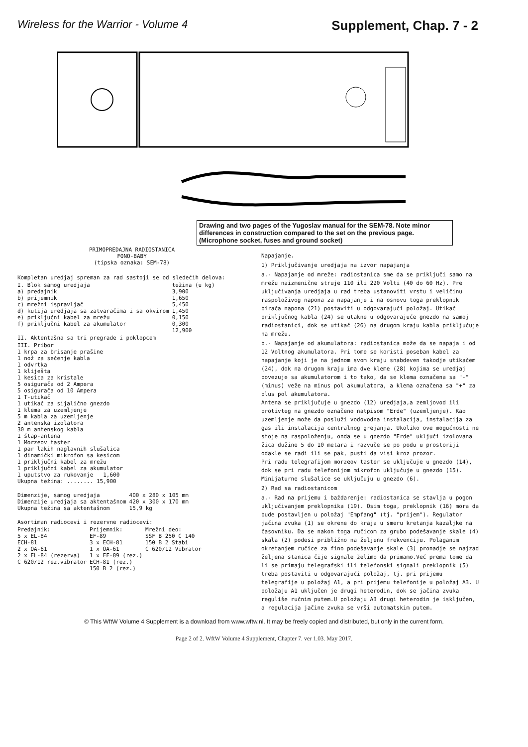Wireless for the Warrior - Volume 4 Supplement, Chap. 7 - 2
Drawing and two pages of the Yugoslav manual for the SEM-78. Note minor differences in construction compared to the set on the previous page. (Microphone socket, fuses and ground socket)
PRIMOPREDAJNA RADIOSTANICA
FONO-BABY
(tipska oznaka: SEM-78)
Kompletan uredjaj spreman za rad sastoji se od sledećih delova:
| I. Blok samog uredjaja | težina (u kg) |
| a) predajnik | 3,900 |
| b) prijemnik | 1,650 |
| c) mrežni ispravljač | 5,450 |
| d) kutija uredjaja sa zatvaračima i sa okvirom | 1,450 |
| e) priključni kabel za mrežu | 0,150 |
| f) priključni kabel za akumulator | 0,300 |
| | 12,900 |
II. Aktentašna sa tri pregrade i poklopcem
III. Pribor
1 krpa za brisanje prašine
1 nož za sečenje kabla
1 odvrtka
1 kliješta
1 kesica za kristale
5 osigurača od 2 Ampera
5 osigurača od 10 Ampera
1 T-utikač
1 utikač za sijalično gnezdo
1 klema za uzemljenje
5 m kabla za uzemljenje
2 antenska izolatora
30 m antenskog kabla
1 štap-antena
1 Morzeov taster
1 par lakih naglavnih slušalica
1 dinamički mikrofon sa kesicom
1 priključni kabel za mrežu
1 priključni kabel za akumulator
1 uputstvo za rukovanje 1,600
Ukupna težina: ........ 15,900
| Dimenzije, samog uredjaja | 400 x 280 x 105 mm |
| Dimenzije uredjaja sa aktentašnom | 420 x 300 x 170 mm |
| Ukupna težina sa aktentašnom | 15,9 kg |
Asortiman radiocevi i rezervne radiocevi:
| Predajnik: | Prijemnik: | Mrežni deo: |
| 5 x EL-84 | EF-89 | SSF B 250 C 140 |
| ECH-81 | 3 x ECH-81 | 150 B 2 Stabi |
| 2 x OA-61 | 1 x OA-61 | C 620/12 Vibrator |
| 2 x EL-84 (rezerva) | 1 x EF-89 (rez.) | |
| C 620/12 rez.vibrator | ECH-81 (rez.) | |
| | 150 B 2 (rez.) | |
Napajanje.
1) Priključivanje uredjaja na izvor napajanja
a.- Napajanje od mreže: radiostanica sme da se priključi samo na mrežu naizmenične struje 110 ili 220 Volti (40 do 60 Hz). Pre uključivanja uredjaja u rad treba ustanoviti vrstu i veličinu raspoloživog napona za napajanje i na osnovu toga preklopnik birača napona (21) postaviti u odgovarajući položaj. Utikač priključnog kabla (24) se utakne u odgovarajuće gnezdo na samoj radiostanici, dok se utikač (26) na drugom kraju kabla priključuje na mrežu.
b.- Napajanje od akumulatora: radiostanica može da se napaja i od 12 Voltnog akumulatora. Pri tome se koristi poseban kabel za napajanje koji je na jednom svom kraju snabdeven takodje utikačem (24), dok na drugom kraju ima dve kleme (28) kojima se uredjaj povezuje sa akumulatorom i to tako, da se klema označena sa "-" (minus) veže na minus pol akumulatora, a klema označena sa "+" za plus pol akumulatora.
Antena se priključuje u gnezdo (12) uredjaja,a zemljovod ili protivteg na gnezdo označeno natpisom "Erde" (uzemljenje). Kao uzemljenje može da posluži vodovodna instalacija, instalacija za gas ili instalacija centralnog grejanja. Ukoliko ove mogućnosti ne stoje na raspoloženju, onda se u gnezdo "Erde" uključi izolovana žica dužine 5 do 10 metara i razvuče se po podu u prostoriji odakle se radi ili se pak, pusti da visi kroz prozor.
Pri radu telegrafijom morzeov taster se uključuje u gnezdo (14), dok se pri radu telefonijom mikrofon uključuje u gnezdo (15). Minijaturne slušalice se uključuju u gnezdo (6).
2) Rad sa radiostanicom
a.- Rad na prijemu i baždarenje: radiostanica se stavlja u pogon uključivanjem preklopnika (19). Osim toga, preklopnik (16) mora da bude postavljen u položaj "Empfang" (tj. "prijem"). Regulator jačina zvuka (1) se okrene do kraja u smeru kretanja kazaljke na časovniku. Da se nakon toga ručicom za grubo podešavanje skale (4) skala (2) podesi približno na željenu frekvenciju. Polaganim okretanjem ručice za fino podešavanje skale (3) pronadje se najzad željena stanica čije signale želimo da primamo.Već prema tome da li se primaju telegrafski ili telefonski signali preklopnik (5) treba postaviti u odgovarajući položaj, tj. pri prijemu telegrafije u položaj A1, a pri prijemu telefonije u položaj A3. U položaju A1 uključen je drugi heterodin, dok se jačina zvuka reguliše ručnim putem.U položaju A3 drugi heterodin je isključen, a regulacija jačine zvuka se vrši automatskim putem.
© This WftW Volume 4 Supplement is a download from www.wftw.nl. It may be freely copied and distributed, but only in the current form.
Page 2 of 2. WftW Volume 4 Supplement, Chapter 7. ver 1.03. May 2017.